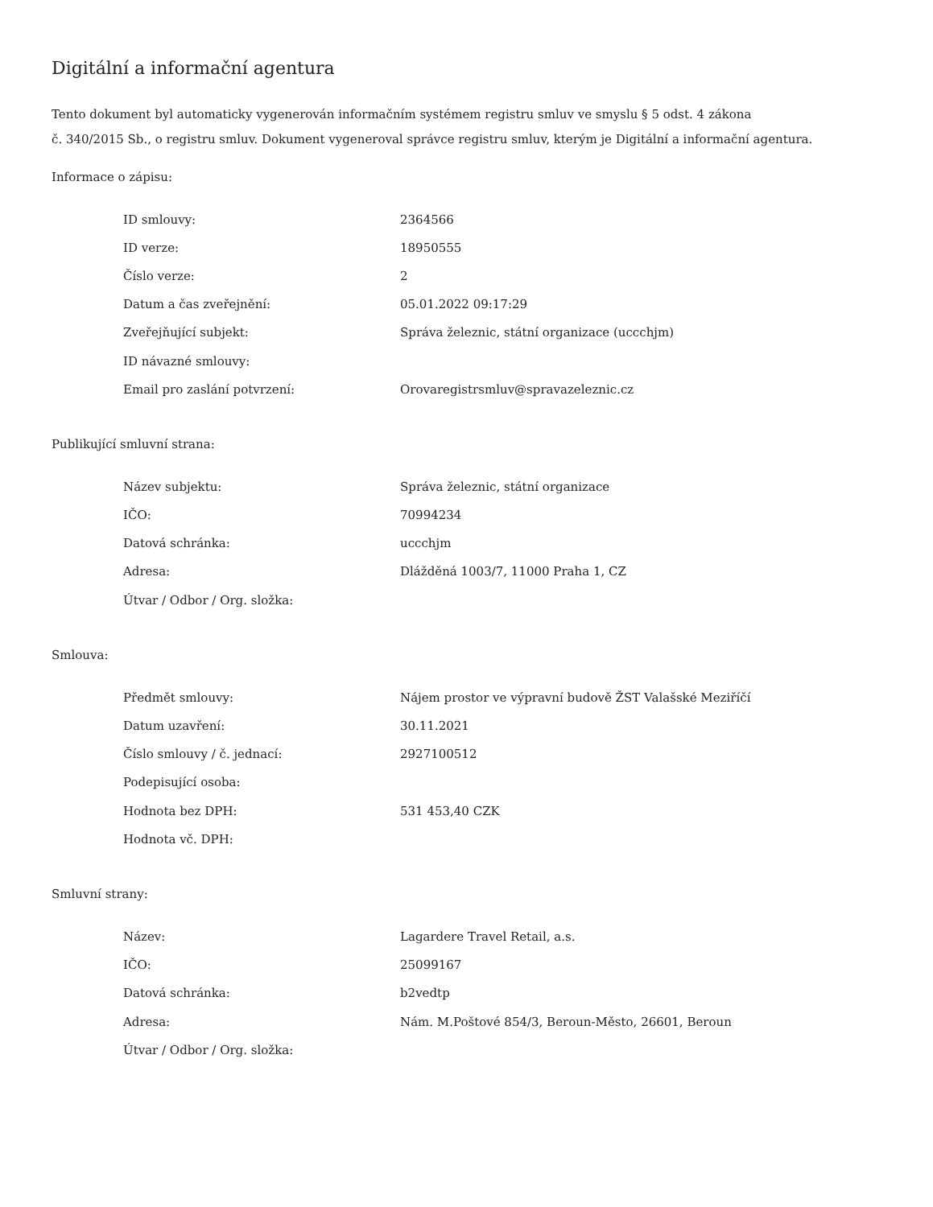Digitální a informační agentura
Tento dokument byl automaticky vygenerován informačním systémem registru smluv ve smyslu § 5 odst. 4 zákona
č. 340/2015 Sb., o registru smluv. Dokument vygeneroval správce registru smluv, kterým je Digitální a informační agentura.
Informace o zápisu:
| ID smlouvy: | 2364566 |
| ID verze: | 18950555 |
| Číslo verze: | 2 |
| Datum a čas zveřejnění: | 05.01.2022 09:17:29 |
| Zveřejňující subjekt: | Správa železnic, státní organizace (uccchjm) |
| ID návazné smlouvy: | |
| Email pro zaslání potvrzení: | Orovaregistrsmluv@spravazeleznic.cz |
Publikující smluvní strana:
| Název subjektu: | Správa železnic, státní organizace |
| IČO: | 70994234 |
| Datová schránka: | uccchjm |
| Adresa: | Dlážděná 1003/7, 11000 Praha 1, CZ |
| Útvar / Odbor / Org. složka: | |
Smlouva:
| Předmět smlouvy: | Nájem prostor ve výpravní budově ŽST Valašské Meziříčí |
| Datum uzavření: | 30.11.2021 |
| Číslo smlouvy / č. jednací: | 2927100512 |
| Podepisující osoba: | |
| Hodnota bez DPH: | 531 453,40 CZK |
| Hodnota vč. DPH: | |
Smluvní strany:
| Název: | Lagardere Travel Retail, a.s. |
| IČO: | 25099167 |
| Datová schránka: | b2vedtp |
| Adresa: | Nám. M.Poštové 854/3, Beroun-Město, 26601, Beroun |
| Útvar / Odbor / Org. složka: | |